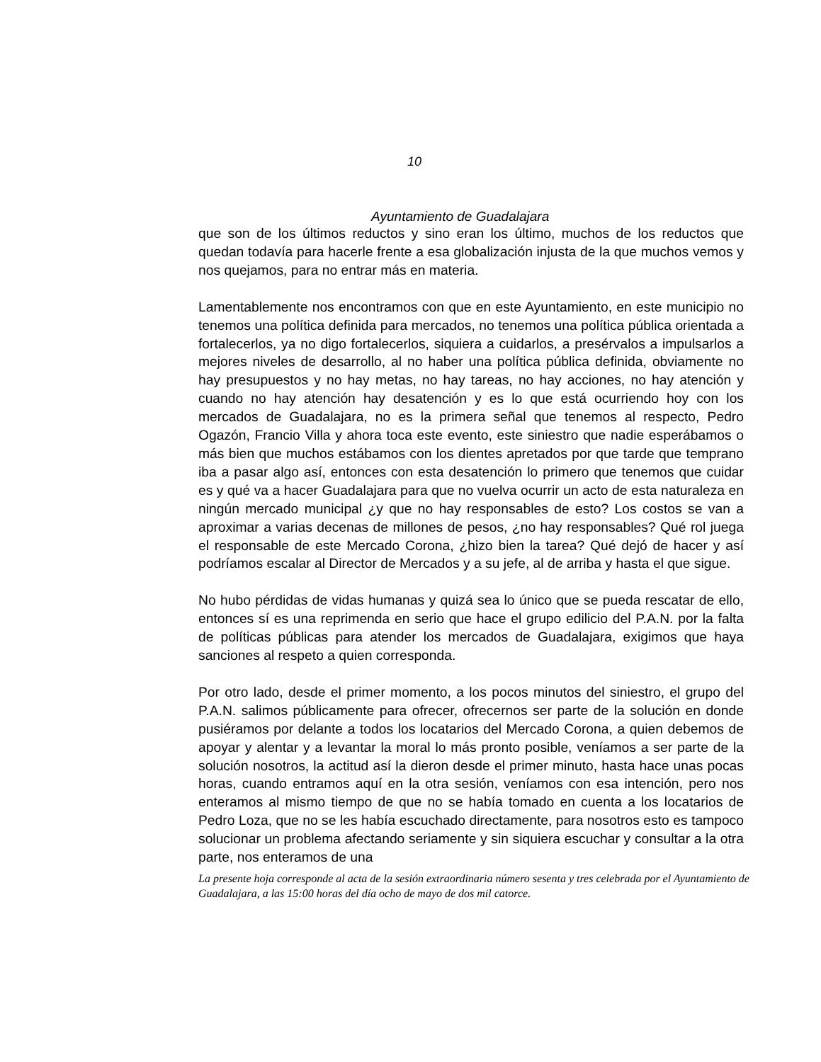10
Ayuntamiento de Guadalajara
que son de los últimos reductos y sino eran los último, muchos de los reductos que quedan todavía para hacerle frente a esa globalización injusta de la que muchos vemos y nos quejamos, para no entrar más en materia.
Lamentablemente nos encontramos con que en este Ayuntamiento, en este municipio no tenemos una política definida para mercados, no tenemos una política pública orientada a fortalecerlos, ya no digo fortalecerlos, siquiera a cuidarlos, a presérvalos a impulsarlos a mejores niveles de desarrollo, al no haber una política pública definida, obviamente no hay presupuestos y no hay metas, no hay tareas, no hay acciones, no hay atención y cuando no hay atención hay desatención y es lo que está ocurriendo hoy con los mercados de Guadalajara, no es la primera señal que tenemos al respecto, Pedro Ogazón, Francio Villa y ahora toca este evento, este siniestro que nadie esperábamos o más bien que muchos estábamos con los dientes apretados por que tarde que temprano iba a pasar algo así, entonces con esta desatención lo primero que tenemos que cuidar es y qué va a hacer Guadalajara para que no vuelva ocurrir un acto de esta naturaleza en ningún mercado municipal ¿y que no hay responsables de esto? Los costos se van a aproximar a varias decenas de millones de pesos, ¿no hay responsables? Qué rol juega el responsable de este Mercado Corona, ¿hizo bien la tarea? Qué dejó de hacer y así podríamos escalar al Director de Mercados y a su jefe, al de arriba y hasta el que sigue.
No hubo pérdidas de vidas humanas y quizá sea lo único que se pueda rescatar de ello, entonces sí es una reprimenda en serio que hace el grupo edilicio del P.A.N. por la falta de políticas públicas para atender los mercados de Guadalajara, exigimos que haya sanciones al respeto a quien corresponda.
Por otro lado, desde el primer momento, a los pocos minutos del siniestro, el grupo del P.A.N. salimos públicamente para ofrecer, ofrecernos ser parte de la solución en donde pusiéramos por delante a todos los locatarios del Mercado Corona, a quien debemos de apoyar y alentar y a levantar la moral lo más pronto posible, veníamos a ser parte de la solución nosotros, la actitud así la dieron desde el primer minuto, hasta hace unas pocas horas, cuando entramos aquí en la otra sesión, veníamos con esa intención, pero nos enteramos al mismo tiempo de que no se había tomado en cuenta a los locatarios de Pedro Loza, que no se les había escuchado directamente, para nosotros esto es tampoco solucionar un problema afectando seriamente y sin siquiera escuchar y consultar a la otra parte, nos enteramos de una
La presente hoja corresponde al acta de la sesión extraordinaria número sesenta y tres celebrada por el Ayuntamiento de Guadalajara, a las 15:00 horas del día ocho de mayo de dos mil catorce.